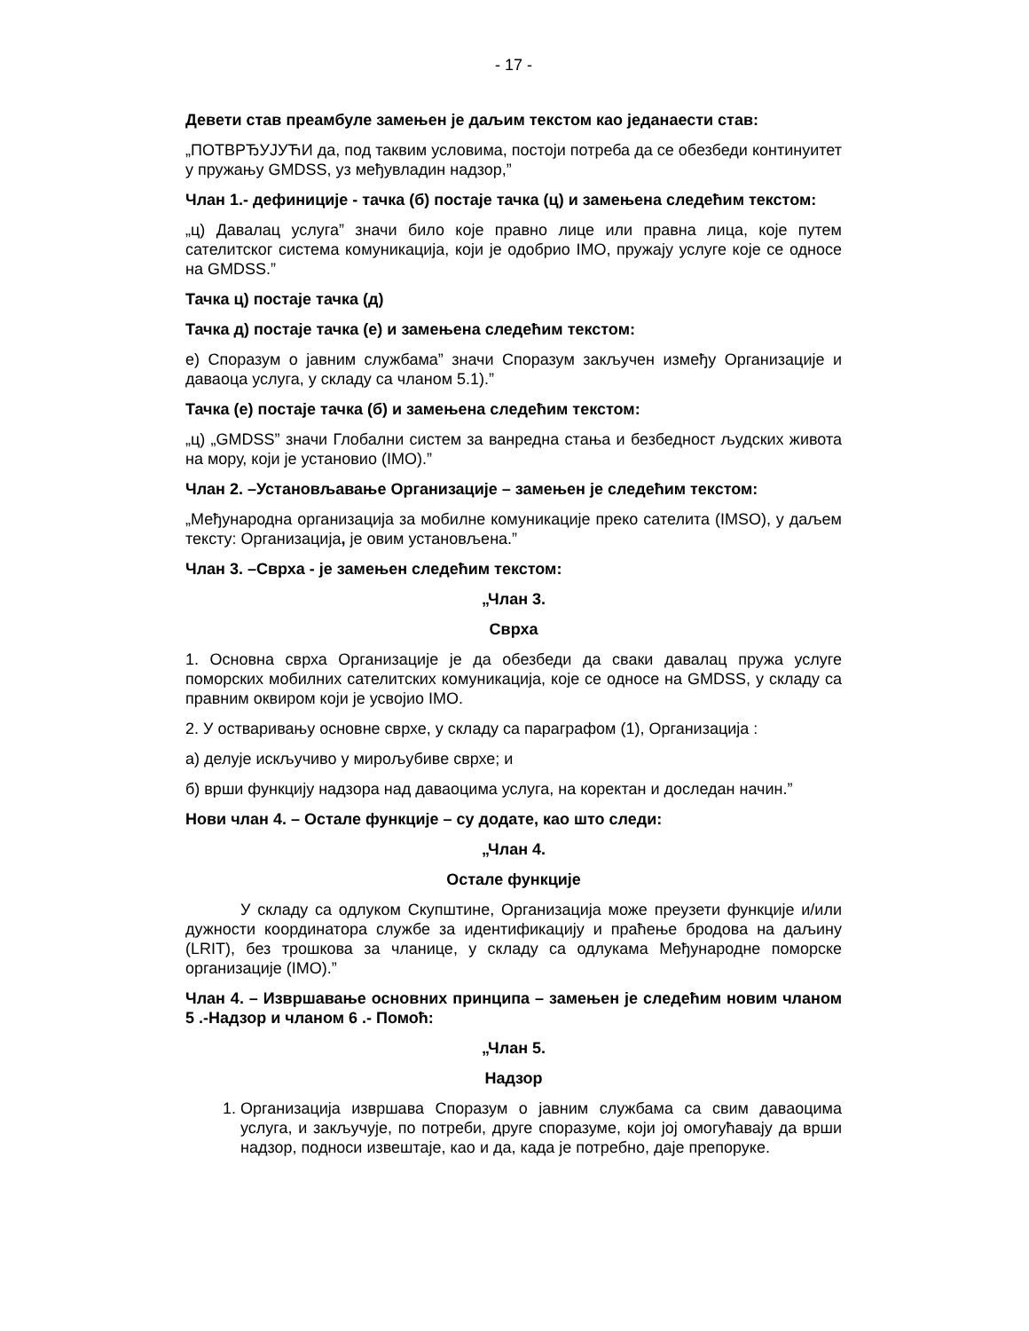- 17 -
Девети став преамбуле замењен је даљим текстом као једанаести став:
„ПОТВРЂУЈУЋИ да, под таквим условима, постоји потреба да се обезбеди континуитет у пружању GMDSS, уз међувладин надзор,”
Члан 1.- дефиниције - тачка (б) постаје тачка (ц) и замењена следећим текстом:
„ц) Давалац услуга” значи било које правно лице или правна лица, које путем сателитског система комуникација, који је одобрио IMO, пружају услуге које се односе на GMDSS.”
Тачка ц) постаје тачка (д)
Тачка д) постаје тачка (е) и замењена следећим текстом:
е) Споразум о јавним службама” значи Споразум закључен између Организације и даваоца услуга, у складу са чланом 5.1).”
Тачка (е) постаје тачка (б) и замењена следећим текстом:
„ц) „GMDSS” значи Глобални систем за ванредна стања и безбедност људских живота на мору, који је установио (IMO).”
Члан 2. –Установљавање Организације – замењен је следећим текстом:
„Међународна организација за мобилне комуникације преко сателита (IMSO), у даљем тексту: Организација, је овим установљена.”
Члан 3. –Сврха - је замењен следећим текстом:
„Члан 3.
Сврха
1. Основна сврха Организације је да обезбеди да сваки давалац пружа услуге поморских мобилних сателитских комуникација, које се односе на GMDSS, у складу са правним оквиром који је усвојио IMO.
2. У остваривању основне сврхе, у складу са параграфом (1), Организација :
а) делује искључиво у мирољубиве сврхе; и
б) врши функцију надзора над даваоцима услуга, на коректан и доследан начин.”
Нови члан 4. – Остале функције – су додате, као што следи:
„Члан 4.
Остале функције
У складу са одлуком Скупштине, Организација може преузети функције и/или дужности координатора службе за идентификацију и праћење бродова на даљину (LRIT), без трошкова за чланице, у складу са одлукама Међународне поморске организације (IMO).”
Члан 4. – Извршавање основних принципа – замењен је следећим новим чланом 5 .-Надзор и чланом 6 .- Помоћ:
„Члан 5.
Надзор
1. Организација извршава Споразум о јавним службама са свим даваоцима услуга, и закључује, по потреби, друге споразуме, који јој омогућавају да врши надзор, подноси извештаје, као и да, када је потребно, даје препоруке.